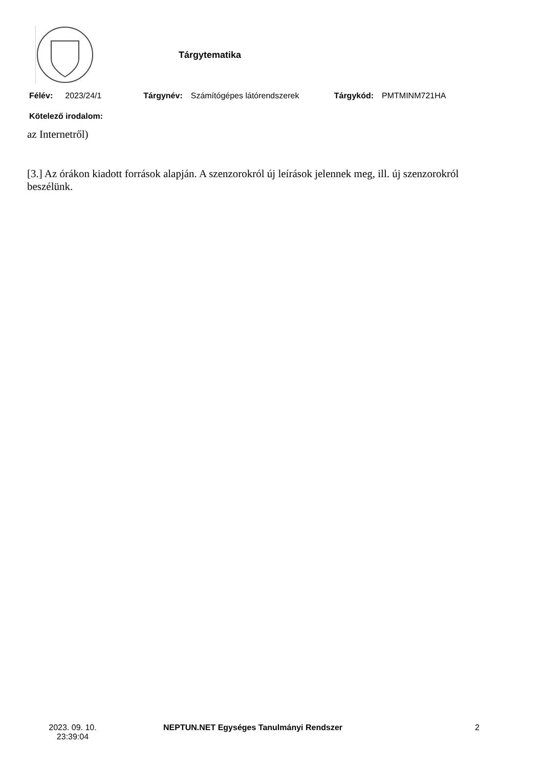Tárgytematika
Félév: 2023/24/1 Tárgynév: Számítógépes látórendszerek Tárgykód: PMTMINM721HA
Kötelező irodalom:
az Internetről)
[3.] Az órákon kiadott források alapján. A szenzorokról új leírások jelennek meg, ill. új szenzorokról beszélünk.
2023. 09. 10.
23:39:04
NEPTUN.NET Egységes Tanulmányi Rendszer
2